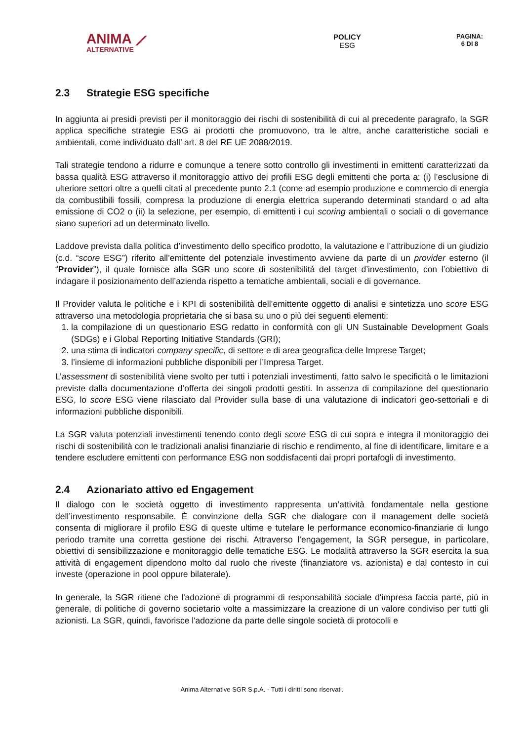ANIMA ⟋
ALTERNATIVE
POLICY
ESG
PAGINA:
6 DI 8
2.3 Strategie ESG specifiche
In aggiunta ai presidi previsti per il monitoraggio dei rischi di sostenibilità di cui al precedente paragrafo, la SGR applica specifiche strategie ESG ai prodotti che promuovono, tra le altre, anche caratteristiche sociali e ambientali, come individuato dall’ art. 8 del RE UE 2088/2019.
Tali strategie tendono a ridurre e comunque a tenere sotto controllo gli investimenti in emittenti caratterizzati da bassa qualità ESG attraverso il monitoraggio attivo dei profili ESG degli emittenti che porta a: (i) l’esclusione di ulteriore settori oltre a quelli citati al precedente punto 2.1 (come ad esempio produzione e commercio di energia da combustibili fossili, compresa la produzione di energia elettrica superando determinati standard o ad alta emissione di CO2 o (ii) la selezione, per esempio, di emittenti i cui scoring ambientali o sociali o di governance siano superiori ad un determinato livello.
Laddove prevista dalla politica d’investimento dello specifico prodotto, la valutazione e l’attribuzione di un giudizio (c.d. “score ESG”) riferito all’emittente del potenziale investimento avviene da parte di un provider esterno (il “Provider”), il quale fornisce alla SGR uno score di sostenibilità del target d’investimento, con l’obiettivo di indagare il posizionamento dell’azienda rispetto a tematiche ambientali, sociali e di governance.
Il Provider valuta le politiche e i KPI di sostenibilità dell’emittente oggetto di analisi e sintetizza uno score ESG attraverso una metodologia proprietaria che si basa su uno o più dei seguenti elementi:
1. la compilazione di un questionario ESG redatto in conformità con gli UN Sustainable Development Goals (SDGs) e i Global Reporting Initiative Standards (GRI);
2. una stima di indicatori company specific, di settore e di area geografica delle Imprese Target;
3. l’insieme di informazioni pubbliche disponibili per l’Impresa Target.
L’assessment di sostenibilità viene svolto per tutti i potenziali investimenti, fatto salvo le specificità o le limitazioni previste dalla documentazione d’offerta dei singoli prodotti gestiti. In assenza di compilazione del questionario ESG, lo score ESG viene rilasciato dal Provider sulla base di una valutazione di indicatori geo-settoriali e di informazioni pubbliche disponibili.
La SGR valuta potenziali investimenti tenendo conto degli score ESG di cui sopra e integra il monitoraggio dei rischi di sostenibilità con le tradizionali analisi finanziarie di rischio e rendimento, al fine di identificare, limitare e a tendere escludere emittenti con performance ESG non soddisfacenti dai propri portafogli di investimento.
2.4 Azionariato attivo ed Engagement
Il dialogo con le società oggetto di investimento rappresenta un’attività fondamentale nella gestione dell’investimento responsabile. È convinzione della SGR che dialogare con il management delle società consenta di migliorare il profilo ESG di queste ultime e tutelare le performance economico-finanziarie di lungo periodo tramite una corretta gestione dei rischi. Attraverso l’engagement, la SGR persegue, in particolare, obiettivi di sensibilizzazione e monitoraggio delle tematiche ESG. Le modalità attraverso la SGR esercita la sua attività di engagement dipendono molto dal ruolo che riveste (finanziatore vs. azionista) e dal contesto in cui investe (operazione in pool oppure bilaterale).
In generale, la SGR ritiene che l'adozione di programmi di responsabilità sociale d'impresa faccia parte, più in generale, di politiche di governo societario volte a massimizzare la creazione di un valore condiviso per tutti gli azionisti. La SGR, quindi, favorisce l'adozione da parte delle singole società di protocolli e
Anima Alternative SGR S.p.A. - Tutti i diritti sono riservati.